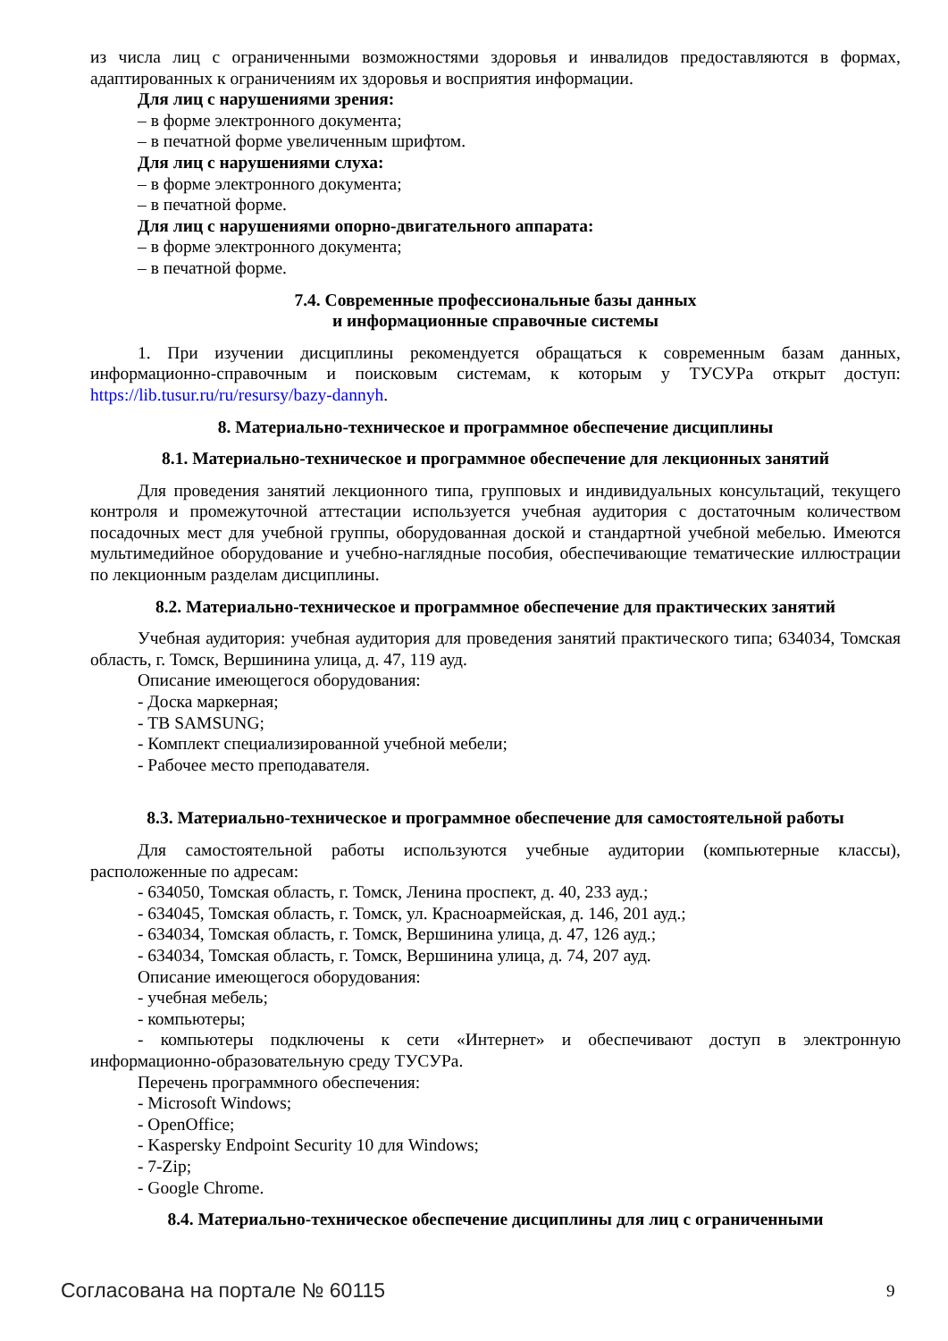из числа лиц с ограниченными возможностями здоровья и инвалидов предоставляются в формах, адаптированных к ограничениям их здоровья и восприятия информации.
Для лиц с нарушениями зрения:
– в форме электронного документа;
– в печатной форме увеличенным шрифтом.
Для лиц с нарушениями слуха:
– в форме электронного документа;
– в печатной форме.
Для лиц с нарушениями опорно-двигательного аппарата:
– в форме электронного документа;
– в печатной форме.
7.4. Современные профессиональные базы данных
и информационные справочные системы
1. При изучении дисциплины рекомендуется обращаться к современным базам данных, информационно-справочным и поисковым системам, к которым у ТУСУРа открыт доступ: https://lib.tusur.ru/ru/resursy/bazy-dannyh.
8. Материально-техническое и программное обеспечение дисциплины
8.1. Материально-техническое и программное обеспечение для лекционных занятий
Для проведения занятий лекционного типа, групповых и индивидуальных консультаций, текущего контроля и промежуточной аттестации используется учебная аудитория с достаточным количеством посадочных мест для учебной группы, оборудованная доской и стандартной учебной мебелью. Имеются мультимедийное оборудование и учебно-наглядные пособия, обеспечивающие тематические иллюстрации по лекционным разделам дисциплины.
8.2. Материально-техническое и программное обеспечение для практических занятий
Учебная аудитория: учебная аудитория для проведения занятий практического типа; 634034, Томская область, г. Томск, Вершинина улица, д. 47, 119 ауд.
Описание имеющегося оборудования:
- Доска маркерная;
- ТВ SAMSUNG;
- Комплект специализированной учебной мебели;
- Рабочее место преподавателя.
8.3. Материально-техническое и программное обеспечение для самостоятельной работы
Для самостоятельной работы используются учебные аудитории (компьютерные классы), расположенные по адресам:
- 634050, Томская область, г. Томск, Ленина проспект, д. 40, 233 ауд.;
- 634045, Томская область, г. Томск, ул. Красноармейская, д. 146, 201 ауд.;
- 634034, Томская область, г. Томск, Вершинина улица, д. 47, 126 ауд.;
- 634034, Томская область, г. Томск, Вершинина улица, д. 74, 207 ауд.
Описание имеющегося оборудования:
- учебная мебель;
- компьютеры;
- компьютеры подключены к сети «Интернет» и обеспечивают доступ в электронную информационно-образовательную среду ТУСУРа.
Перечень программного обеспечения:
- Microsoft Windows;
- OpenOffice;
- Kaspersky Endpoint Security 10 для Windows;
- 7-Zip;
- Google Chrome.
8.4. Материально-техническое обеспечение дисциплины для лиц с ограниченными
Согласована на портале № 60115 9